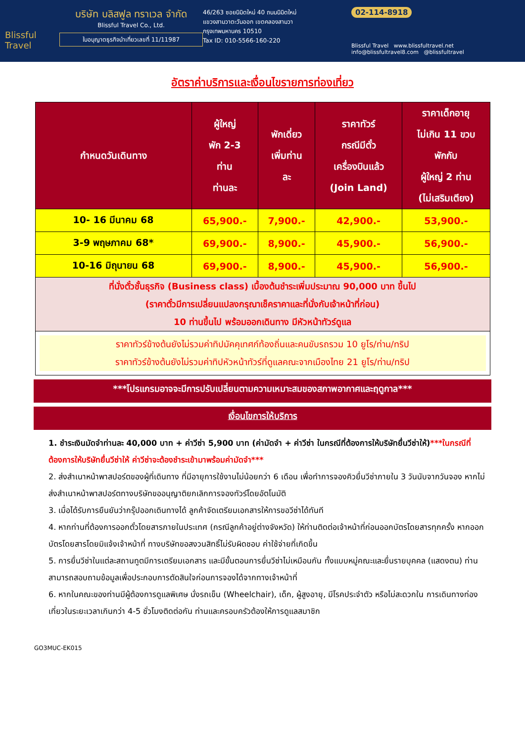Blissful Travel
บริษัท บลิสฟูล ทราเวล จำกัด
Blissful Travel Co., Ltd.
ใบอนุญาตธุรกิจนำเที่ยวเลขที่ 11/11987
46/263 ซอยนิมิตใหม่ 40 ถนนนิมิตใหม่
แขวงสามวาตะวันออก เขตคลองสามวา
กรุงเทพมหานคร 10510
Tax ID: 010-5566-160-220
02-114-8918
Blissful Travel www.blissfultravel.net info@blissfultravel8.com @blissfultravel
อัตราค่าบริการและเงื่อนไขรายการท่องเที่ยว
| กำหนดวันเดินทาง | ผู้ใหญ่ พัก 2-3 ท่าน ท่านละ | พักเดี่ยว เพิ่มท่าน ละ | ราคาทัวร์ กรณีมีตั๋ว เครื่องบินแล้ว (Join Land) | ราคาเด็กอายุ ไม่เกิน 11 ขวบ พักกับ ผู้ใหญ่ 2 ท่าน (ไม่เสริมเตียง) |
| --- | --- | --- | --- | --- |
| 10- 16 มีนาคม 68 | 65,900.- | 7,900.- | 42,900.- | 53,900.- |
| 3-9 พฤษภาคม 68* | 69,900.- | 8,900.- | 45,900.- | 56,900.- |
| 10-16 มิถุนายน 68 | 69,900.- | 8,900.- | 45,900.- | 56,900.- |
| ที่นั่งตั๋วชั้นธุรกิจ (Business class) เบื้องต้นชำระเพิ่มประมาณ 90,000 บาท ขึ้นไป (ราคาตั๋วมีการเปลี่ยนแปลงกรุณาเช็คราคาและที่นั่งกับเจ้าหน้าที่ก่อน) 10 ท่านขึ้นไป พร้อมออกเดินทาง มีหัวหน้าทัวร์ดูแล | | | | |
| ราคาทัวร์ข้างต้นยังไม่รวมค่าทิปมัคคุเทศก์ท้องถิ่นและคนขับรถรวม 10 ยูโร/ท่าน/ทริป ราคาทัวร์ข้างต้นยังไม่รวมค่าทิปหัวหน้าทัวร์ที่ดูแลคณะจากเมืองไทย 21 ยูโร/ท่าน/ทริป | | | | |
***โปรแกรมอาจจะมีการปรับเปลี่ยนตามความเหมาะสมของสภาพอากาศและฤดูกาล***
เงื่อนไขการให้บริการ
1. ชำระเงินมัดจำท่านละ 40,000 บาท + ค่าวีซ่า 5,900 บาท (ค่ามัดจำ + ค่าวีซ่า ในกรณีที่ต้องการให้บริษัทยื่นวีซ่าให้)***ในกรณีที่ต้องการให้บริษัทยื่นวีซ่าให้ ค่าวีซ่าจะต้องชำระเข้ามาพร้อมค่ามัดจำ***
2. ส่งสำเนาหน้าพาสปอร์ตของผู้ที่เดินทาง ที่มีอายุการใช้งานไม่น้อยกว่า 6 เดือน เพื่อทำการจองคิวยื่นวีซ่าภายใน 3 วันนับจากวันจอง หากไม่ส่งสำเนาหน้าพาสปอร์ตทางบริษัทขออนุญาติยกเลิกการจองทัวร์โดยอัตโนมัติ
3. เมื่อได้รับการยืนยันว่ากรุ๊ปออกเดินทางได้ ลูกค้าจัดเตรียมเอกสารให้การขอวีซ่าได้ทันที
4. หากท่านที่ต้องการออกตั๋วโดยสารภายในประเทศ (กรณีลูกค้าอยู่ต่างจังหวัด) ให้ท่านติดต่อเจ้าหน้าที่ก่อนออกบัตรโดยสารทุกครั้ง หากออกบัตรโดยสารโดยมิแจ้งเจ้าหน้าที่ ทางบริษัทขอสงวนสิทธิ์ไม่รับผิดชอบ ค่าใช้จ่ายที่เกิดขึ้น
5. การยื่นวีซ่าในแต่ละสถานทูตมีการเตรียมเอกสาร และมีขั้นตอนการยื่นวีซ่าไม่เหมือนกัน ทั้งแบบหมู่คณะและยื่นรายบุคคล (แสดงตน) ท่านสามารถสอบถามข้อมูลเพื่อประกอบการตัดสินใจก่อนการจองได้จากทางเจ้าหน้าที่
6. หากในคณะของท่านมีผู้ต้องการดูแลพิเศษ นั่งรถเข็น (Wheelchair), เด็ก, ผู้สูงอายุ, มีโรคประจำตัว หรือไม่สะดวกใน การเดินทางท่องเที่ยวในระยะเวลาเกินกว่า 4-5 ชั่วโมงติดต่อกัน ท่านและครอบครัวต้องให้การดูแลสมาชิก
GO3MUC-EK015